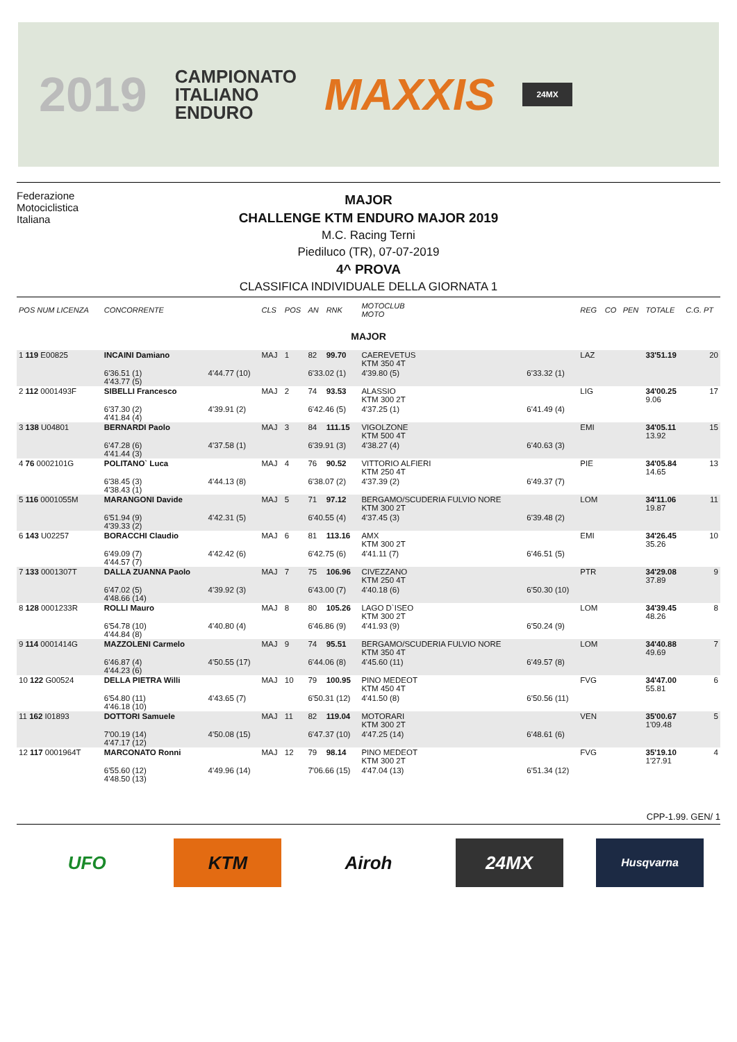2019 CAMPIONATO
ITALIANO
ENDURO MAXXIS 24MX
Federazione
Motociclistica
Italiana
MAJOR
CHALLENGE KTM ENDURO MAJOR 2019
M.C. Racing Terni
Piediluco (TR), 07-07-2019
4^ PROVA
CLASSIFICA INDIVIDUALE DELLA GIORNATA 1
| POS NUM LICENZA | CONCORRENTE | | CLS | POS | AN | RNK | MOTOCLUB MOTO | | REG | CO | PEN | TOTALE | C.G. PT |
| --- | --- | --- | --- | --- | --- | --- | --- | --- | --- | --- | --- | --- | --- |
| MAJOR | | | | | | | | | | | | | |
| 1 119 E00825 | INCAINI Damiano | | MAJ | 1 | 82 | 99.70 | CAEREVETUS KTM 350 4T | | LAZ | | | 33'51.19 | 20 |
| | 6'36.51 (1) 4'43.77 (5) | 4'44.77 (10) | | | 6'33.02 (1) | | 4'39.80 (5) | 6'33.32 (1) | | | | | |
| 2 112 0001493F | SIBELLI Francesco | | MAJ | 2 | 74 | 93.53 | ALASSIO KTM 300 2T | | LIG | | | 34'00.25 9.06 | 17 |
| | 6'37.30 (2) 4'41.84 (4) | 4'39.91 (2) | | | 6'42.46 (5) | | 4'37.25 (1) | 6'41.49 (4) | | | | | |
| 3 138 U04801 | BERNARDI Paolo | | MAJ | 3 | 84 | 111.15 | VIGOLZONE KTM 500 4T | | EMI | | | 34'05.11 13.92 | 15 |
| | 6'47.28 (6) 4'41.44 (3) | 4'37.58 (1) | | | 6'39.91 (3) | | 4'38.27 (4) | 6'40.63 (3) | | | | | |
| 4 76 0002101G | POLITANO` Luca | | MAJ | 4 | 76 | 90.52 | VITTORIO ALFIERI KTM 250 4T | | PIE | | | 34'05.84 14.65 | 13 |
| | 6'38.45 (3) 4'38.43 (1) | 4'44.13 (8) | | | 6'38.07 (2) | | 4'37.39 (2) | 6'49.37 (7) | | | | | |
| 5 116 0001055M | MARANGONI Davide | | MAJ | 5 | 71 | 97.12 | BERGAMO/SCUDERIA FULVIO NORE KTM 300 2T | | LOM | | | 34'11.06 19.87 | 11 |
| | 6'51.94 (9) 4'39.33 (2) | 4'42.31 (5) | | | 6'40.55 (4) | | 4'37.45 (3) | 6'39.48 (2) | | | | | |
| 6 143 U02257 | BORACCHI Claudio | | MAJ | 6 | 81 | 113.16 | AMX KTM 300 2T | | EMI | | | 34'26.45 35.26 | 10 |
| | 6'49.09 (7) 4'44.57 (7) | 4'42.42 (6) | | | 6'42.75 (6) | | 4'41.11 (7) | 6'46.51 (5) | | | | | |
| 7 133 0001307T | DALLA ZUANNA Paolo | | MAJ | 7 | 75 | 106.96 | CIVEZZANO KTM 250 4T | | PTR | | | 34'29.08 37.89 | 9 |
| | 6'47.02 (5) 4'48.66 (14) | 4'39.92 (3) | | | 6'43.00 (7) | | 4'40.18 (6) | 6'50.30 (10) | | | | | |
| 8 128 0001233R | ROLLI Mauro | | MAJ | 8 | 80 | 105.26 | LAGO D`ISEO KTM 300 2T | | LOM | | | 34'39.45 48.26 | 8 |
| | 6'54.78 (10) 4'44.84 (8) | 4'40.80 (4) | | | 6'46.86 (9) | | 4'41.93 (9) | 6'50.24 (9) | | | | | |
| 9 114 0001414G | MAZZOLENI Carmelo | | MAJ | 9 | 74 | 95.51 | BERGAMO/SCUDERIA FULVIO NORE KTM 350 4T | | LOM | | | 34'40.88 49.69 | 7 |
| | 6'46.87 (4) 4'44.23 (6) | 4'50.55 (17) | | | 6'44.06 (8) | | 4'45.60 (11) | 6'49.57 (8) | | | | | |
| 10 122 G00524 | DELLA PIETRA Willi | | MAJ | 10 | 79 | 100.95 | PINO MEDEOT KTM 450 4T | | FVG | | | 34'47.00 55.81 | 6 |
| | 6'54.80 (11) 4'46.18 (10) | 4'43.65 (7) | | | 6'50.31 (12) | | 4'41.50 (8) | 6'50.56 (11) | | | | | |
| 11 162 I01893 | DOTTORI Samuele | | MAJ | 11 | 82 | 119.04 | MOTORARI KTM 300 2T | | VEN | | | 35'00.67 1'09.48 | 5 |
| | 7'00.19 (14) 4'47.17 (12) | 4'50.08 (15) | | | 6'47.37 (10) | | 4'47.25 (14) | 6'48.61 (6) | | | | | |
| 12 117 0001964T | MARCONATO Ronni | | MAJ | 12 | 79 | 98.14 | PINO MEDEOT KTM 300 2T | | FVG | | | 35'19.10 1'27.91 | 4 |
| | 6'55.60 (12) 4'48.50 (13) | 4'49.96 (14) | | | 7'06.66 (15) | | 4'47.04 (13) | 6'51.34 (12) | | | | | |
CPP-1.99. GEN/ 1
UFO KTM Airoh 24MX
Husqvarna